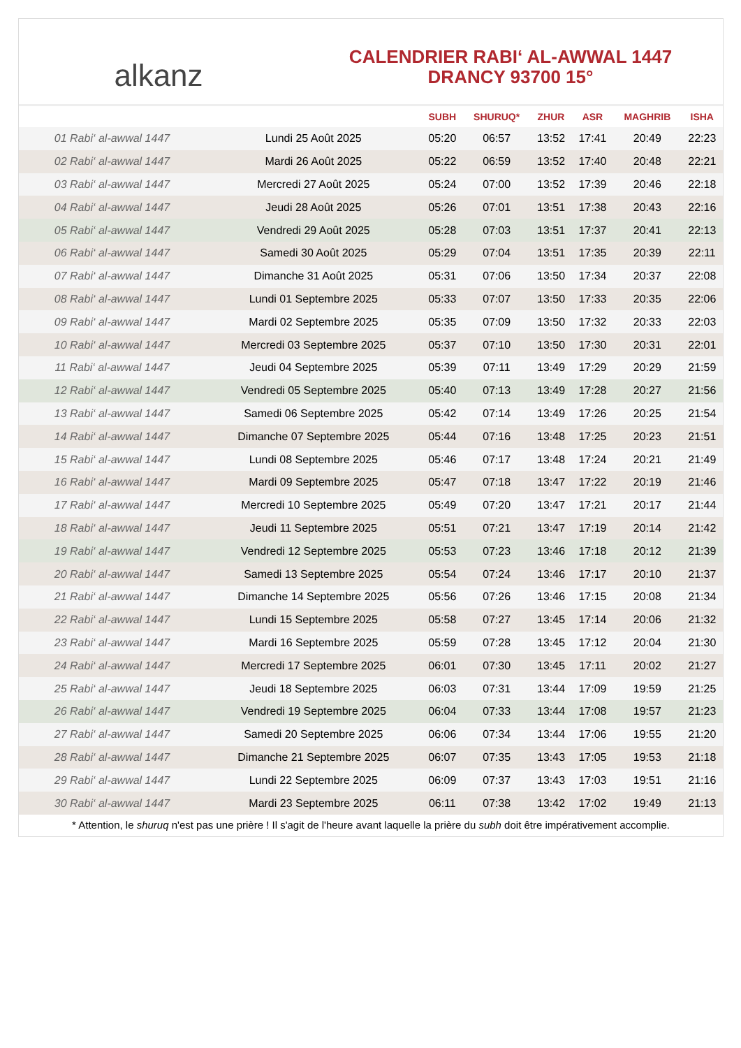alkanz
CALENDRIER RABI‘ AL-AWWAL 1447
DRANCY 93700 15°
| | | SUBH | SHURUQ* | ZHUR | ASR | MAGHRIB | ISHA |
| --- | --- | --- | --- | --- | --- | --- | --- |
| 01 Rabi‘ al-awwal 1447 | Lundi 25 Août 2025 | 05:20 | 06:57 | 13:52 | 17:41 | 20:49 | 22:23 |
| 02 Rabi‘ al-awwal 1447 | Mardi 26 Août 2025 | 05:22 | 06:59 | 13:52 | 17:40 | 20:48 | 22:21 |
| 03 Rabi‘ al-awwal 1447 | Mercredi 27 Août 2025 | 05:24 | 07:00 | 13:52 | 17:39 | 20:46 | 22:18 |
| 04 Rabi‘ al-awwal 1447 | Jeudi 28 Août 2025 | 05:26 | 07:01 | 13:51 | 17:38 | 20:43 | 22:16 |
| 05 Rabi‘ al-awwal 1447 | Vendredi 29 Août 2025 | 05:28 | 07:03 | 13:51 | 17:37 | 20:41 | 22:13 |
| 06 Rabi‘ al-awwal 1447 | Samedi 30 Août 2025 | 05:29 | 07:04 | 13:51 | 17:35 | 20:39 | 22:11 |
| 07 Rabi‘ al-awwal 1447 | Dimanche 31 Août 2025 | 05:31 | 07:06 | 13:50 | 17:34 | 20:37 | 22:08 |
| 08 Rabi‘ al-awwal 1447 | Lundi 01 Septembre 2025 | 05:33 | 07:07 | 13:50 | 17:33 | 20:35 | 22:06 |
| 09 Rabi‘ al-awwal 1447 | Mardi 02 Septembre 2025 | 05:35 | 07:09 | 13:50 | 17:32 | 20:33 | 22:03 |
| 10 Rabi‘ al-awwal 1447 | Mercredi 03 Septembre 2025 | 05:37 | 07:10 | 13:50 | 17:30 | 20:31 | 22:01 |
| 11 Rabi‘ al-awwal 1447 | Jeudi 04 Septembre 2025 | 05:39 | 07:11 | 13:49 | 17:29 | 20:29 | 21:59 |
| 12 Rabi‘ al-awwal 1447 | Vendredi 05 Septembre 2025 | 05:40 | 07:13 | 13:49 | 17:28 | 20:27 | 21:56 |
| 13 Rabi‘ al-awwal 1447 | Samedi 06 Septembre 2025 | 05:42 | 07:14 | 13:49 | 17:26 | 20:25 | 21:54 |
| 14 Rabi‘ al-awwal 1447 | Dimanche 07 Septembre 2025 | 05:44 | 07:16 | 13:48 | 17:25 | 20:23 | 21:51 |
| 15 Rabi‘ al-awwal 1447 | Lundi 08 Septembre 2025 | 05:46 | 07:17 | 13:48 | 17:24 | 20:21 | 21:49 |
| 16 Rabi‘ al-awwal 1447 | Mardi 09 Septembre 2025 | 05:47 | 07:18 | 13:47 | 17:22 | 20:19 | 21:46 |
| 17 Rabi‘ al-awwal 1447 | Mercredi 10 Septembre 2025 | 05:49 | 07:20 | 13:47 | 17:21 | 20:17 | 21:44 |
| 18 Rabi‘ al-awwal 1447 | Jeudi 11 Septembre 2025 | 05:51 | 07:21 | 13:47 | 17:19 | 20:14 | 21:42 |
| 19 Rabi‘ al-awwal 1447 | Vendredi 12 Septembre 2025 | 05:53 | 07:23 | 13:46 | 17:18 | 20:12 | 21:39 |
| 20 Rabi‘ al-awwal 1447 | Samedi 13 Septembre 2025 | 05:54 | 07:24 | 13:46 | 17:17 | 20:10 | 21:37 |
| 21 Rabi‘ al-awwal 1447 | Dimanche 14 Septembre 2025 | 05:56 | 07:26 | 13:46 | 17:15 | 20:08 | 21:34 |
| 22 Rabi‘ al-awwal 1447 | Lundi 15 Septembre 2025 | 05:58 | 07:27 | 13:45 | 17:14 | 20:06 | 21:32 |
| 23 Rabi‘ al-awwal 1447 | Mardi 16 Septembre 2025 | 05:59 | 07:28 | 13:45 | 17:12 | 20:04 | 21:30 |
| 24 Rabi‘ al-awwal 1447 | Mercredi 17 Septembre 2025 | 06:01 | 07:30 | 13:45 | 17:11 | 20:02 | 21:27 |
| 25 Rabi‘ al-awwal 1447 | Jeudi 18 Septembre 2025 | 06:03 | 07:31 | 13:44 | 17:09 | 19:59 | 21:25 |
| 26 Rabi‘ al-awwal 1447 | Vendredi 19 Septembre 2025 | 06:04 | 07:33 | 13:44 | 17:08 | 19:57 | 21:23 |
| 27 Rabi‘ al-awwal 1447 | Samedi 20 Septembre 2025 | 06:06 | 07:34 | 13:44 | 17:06 | 19:55 | 21:20 |
| 28 Rabi‘ al-awwal 1447 | Dimanche 21 Septembre 2025 | 06:07 | 07:35 | 13:43 | 17:05 | 19:53 | 21:18 |
| 29 Rabi‘ al-awwal 1447 | Lundi 22 Septembre 2025 | 06:09 | 07:37 | 13:43 | 17:03 | 19:51 | 21:16 |
| 30 Rabi‘ al-awwal 1447 | Mardi 23 Septembre 2025 | 06:11 | 07:38 | 13:42 | 17:02 | 19:49 | 21:13 |
* Attention, le shuruq n'est pas une prière ! Il s'agit de l'heure avant laquelle la prière du subh doit être impérativement accomplie.